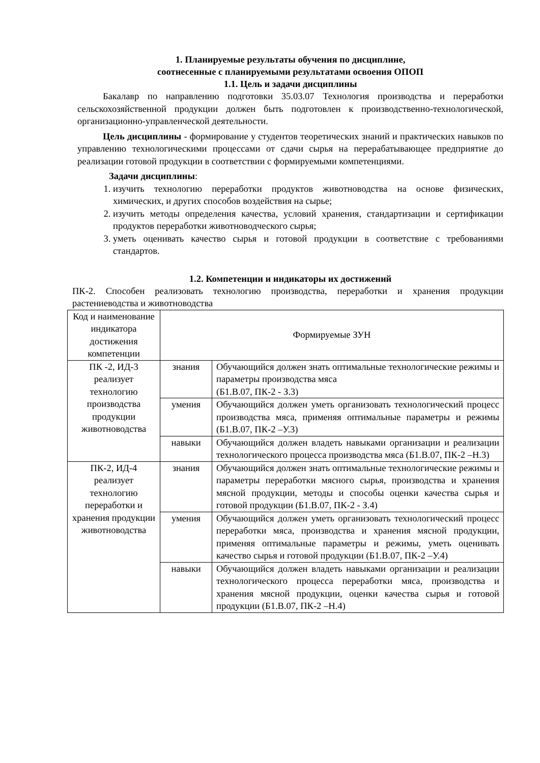1. Планируемые результаты обучения по дисциплине,
соотнесенные с планируемыми результатами освоения ОПОП
1.1. Цель и задачи дисциплины
Бакалавр по направлению подготовки 35.03.07 Технология производства и переработки сельскохозяйственной продукции должен быть подготовлен к производственно-технологической, организационно-управленческой деятельности.
Цель дисциплины - формирование у студентов теоретических знаний и практических навыков по управлению технологическими процессами от сдачи сырья на перерабатывающее предприятие до реализации готовой продукции в соответствии с формируемыми компетенциями.
Задачи дисциплины:
1. изучить технологию переработки продуктов животноводства на основе физических, химических, и других способов воздействия на сырье;
2. изучить методы определения качества, условий хранения, стандартизации и сертификации продуктов переработки животноводческого сырья;
3. уметь оценивать качество сырья и готовой продукции в соответствие с требованиями стандартов.
1.2. Компетенции и индикаторы их достижений
ПК-2. Способен реализовать технологию производства, переработки и хранения продукции растениеводства и животноводства
| Код и наименование индикатора достижения компетенции | Формируемые ЗУН | |
| --- | --- | --- |
| ПК -2, ИД-3 реализует технологию производства продукции животноводства | знания | Обучающийся должен знать оптимальные технологические режимы и параметры производства мяса (Б1.В.07, ПК-2 - З.3) |
| | умения | Обучающийся должен уметь организовать технологический процесс производства мяса, применяя оптимальные параметры и режимы (Б1.В.07, ПК-2 –У.3) |
| | навыки | Обучающийся должен владеть навыками организации и реализации технологического процесса производства мяса (Б1.В.07, ПК-2 –Н.3) |
| ПК-2, ИД-4 реализует технологию переработки и хранения продукции животноводства | знания | Обучающийся должен знать оптимальные технологические режимы и параметры переработки мясного сырья, производства и хранения мясной продукции, методы и способы оценки качества сырья и готовой продукции (Б1.В.07, ПК-2 - З.4) |
| | умения | Обучающийся должен уметь организовать технологический процесс переработки мяса, производства и хранения мясной продукции, применяя оптимальные параметры и режимы, уметь оценивать качество сырья и готовой продукции (Б1.В.07, ПК-2 –У.4) |
| | навыки | Обучающийся должен владеть навыками организации и реализации технологического процесса переработки мяса, производства и хранения мясной продукции, оценки качества сырья и готовой продукции (Б1.В.07, ПК-2 –Н.4) |